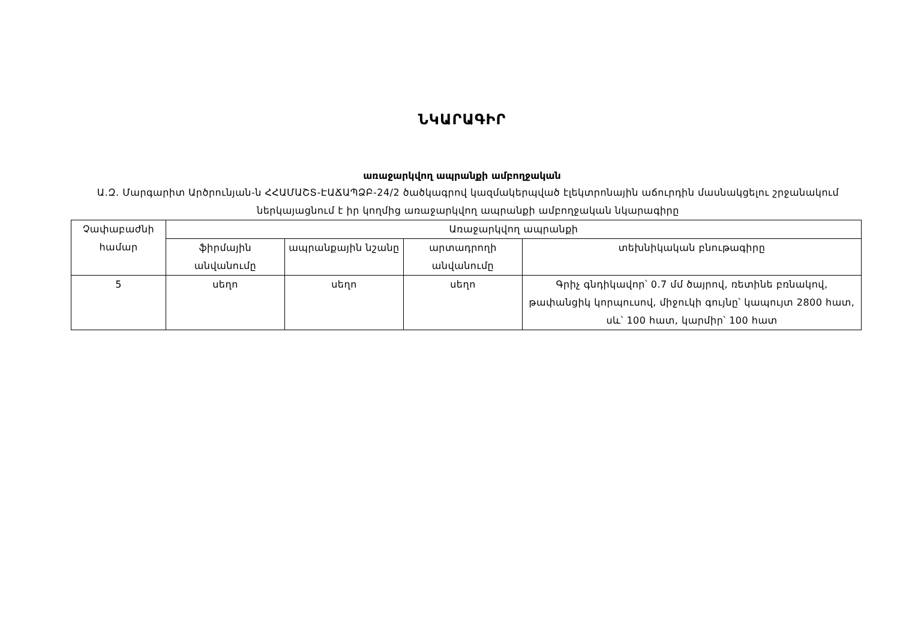ՆԿԱՐԱԳԻՐ
առաջարկվող ապրանքի ամբողջական
Ա.Զ. Մարգարիտ Արծրունյան-ն ՀՀԱՄԱՇՏ-ԷԱՃԱՊՁԲ-24/2 ծածկագրով կազմակերպված էլեկտրոնային աճուրդին մասնակցելու շրջանակում ներկայացնում է իր կողմից առաջարկվող ապրանքի ամբողջական նկարագիրը
| Չափաբաժնի համար | Առաջարկվող ապրանքի | | | |
| | ֆիրմային անվանումը | ապրանքային նշանը | արտադրողի անվանումը | տեխնիկական բնութագիրը |
| 5 | սեղո | սեղո | սեղո | Գրիչ գնդիկավոր՝ 0.7 մմ ծայրով, ռետինե բռնակով, թափանցիկ կորպուսով, միջուկի գույնը՝ կապույտ 2800 հատ, սև՝ 100 հատ, կարմիր՝ 100 հատ |